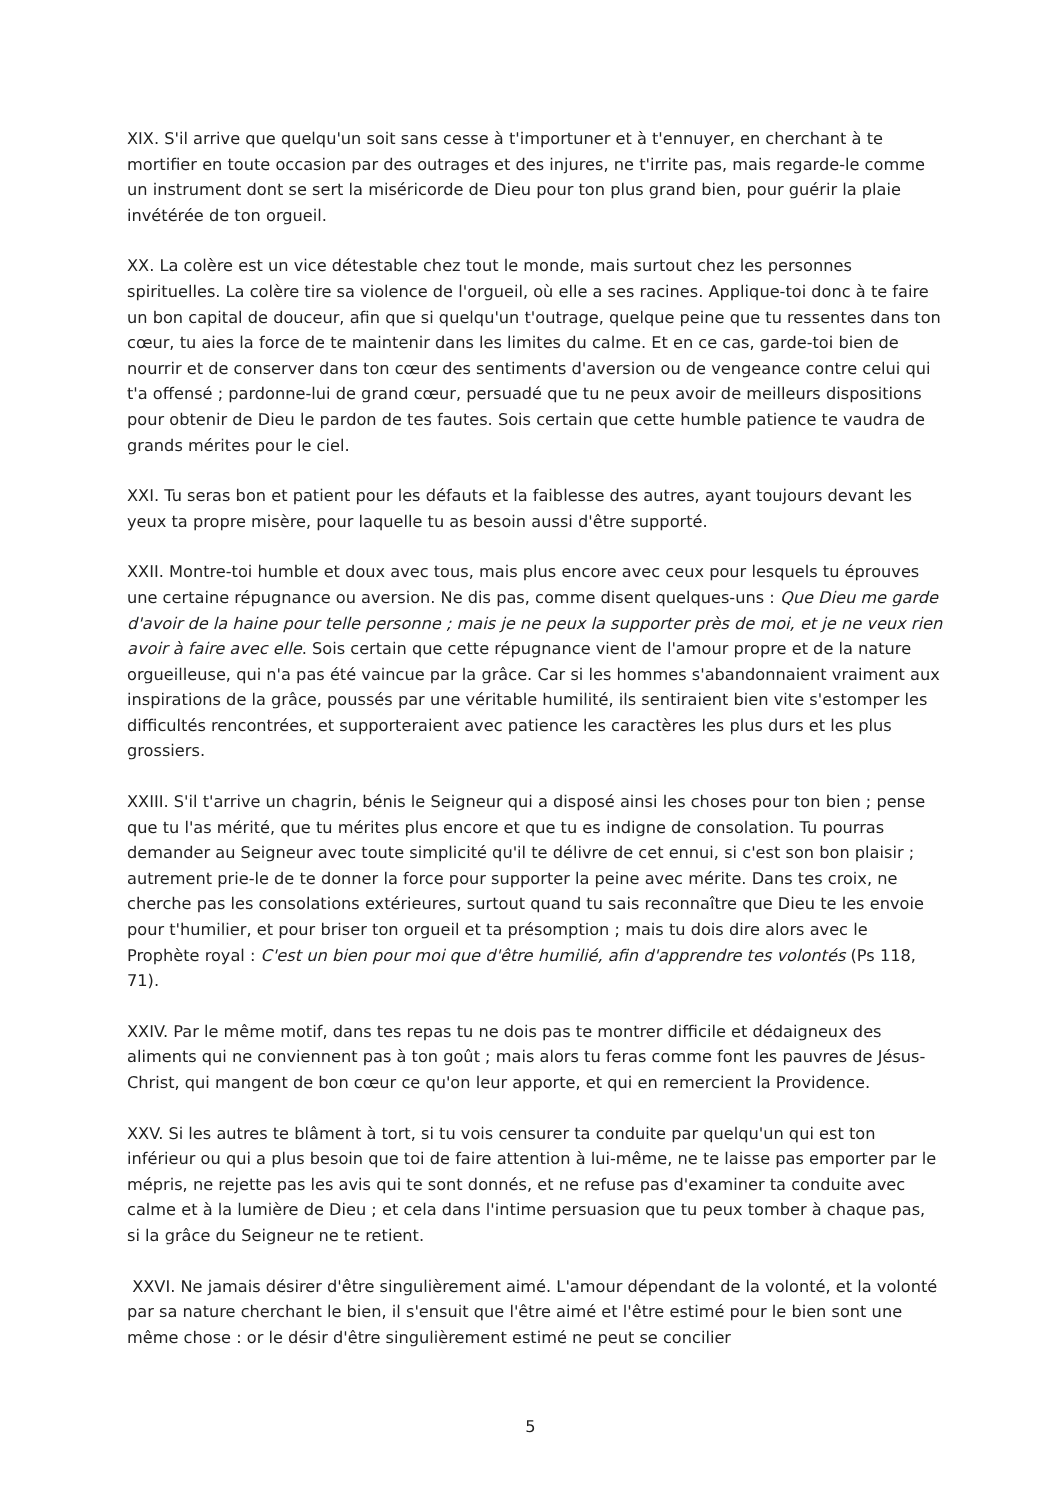XIX. S'il arrive que quelqu'un soit sans cesse à t'importuner et à t'ennuyer, en cherchant à te mortifier en toute occasion par des outrages et des injures, ne t'irrite pas, mais regarde-le comme un instrument dont se sert la miséricorde de Dieu pour ton plus grand bien, pour guérir la plaie invétérée de ton orgueil.
XX. La colère est un vice détestable chez tout le monde, mais surtout chez les personnes spirituelles. La colère tire sa violence de l'orgueil, où elle a ses racines. Applique-toi donc à te faire un bon capital de douceur, afin que si quelqu'un t'outrage, quelque peine que tu ressentes dans ton cœur, tu aies la force de te maintenir dans les limites du calme. Et en ce cas, garde-toi bien de nourrir et de conserver dans ton cœur des sentiments d'aversion ou de vengeance contre celui qui t'a offensé ; pardonne-lui de grand cœur, persuadé que tu ne peux avoir de meilleurs dispositions pour obtenir de Dieu le pardon de tes fautes. Sois certain que cette humble patience te vaudra de grands mérites pour le ciel.
XXI. Tu seras bon et patient pour les défauts et la faiblesse des autres, ayant toujours devant les yeux ta propre misère, pour laquelle tu as besoin aussi d'être supporté.
XXII. Montre-toi humble et doux avec tous, mais plus encore avec ceux pour lesquels tu éprouves une certaine répugnance ou aversion. Ne dis pas, comme disent quelques-uns : Que Dieu me garde d'avoir de la haine pour telle personne ; mais je ne peux la supporter près de moi, et je ne veux rien avoir à faire avec elle. Sois certain que cette répugnance vient de l'amour propre et de la nature orgueilleuse, qui n'a pas été vaincue par la grâce. Car si les hommes s'abandonnaient vraiment aux inspirations de la grâce, poussés par une véritable humilité, ils sentiraient bien vite s'estomper les difficultés rencontrées, et supporteraient avec patience les caractères les plus durs et les plus grossiers.
XXIII. S'il t'arrive un chagrin, bénis le Seigneur qui a disposé ainsi les choses pour ton bien ; pense que tu l'as mérité, que tu mérites plus encore et que tu es indigne de consolation. Tu pourras demander au Seigneur avec toute simplicité qu'il te délivre de cet ennui, si c'est son bon plaisir ; autrement prie-le de te donner la force pour supporter la peine avec mérite. Dans tes croix, ne cherche pas les consolations extérieures, surtout quand tu sais reconnaître que Dieu te les envoie pour t'humilier, et pour briser ton orgueil et ta présomption ; mais tu dois dire alors avec le Prophète royal : C'est un bien pour moi que d'être humilié, afin d'apprendre tes volontés (Ps 118, 71).
XXIV. Par le même motif, dans tes repas tu ne dois pas te montrer difficile et dédaigneux des aliments qui ne conviennent pas à ton goût ; mais alors tu feras comme font les pauvres de Jésus-Christ, qui mangent de bon cœur ce qu'on leur apporte, et qui en remercient la Providence.
XXV. Si les autres te blâment à tort, si tu vois censurer ta conduite par quelqu'un qui est ton inférieur ou qui a plus besoin que toi de faire attention à lui-même, ne te laisse pas emporter par le mépris, ne rejette pas les avis qui te sont donnés, et ne refuse pas d'examiner ta conduite avec calme et à la lumière de Dieu ; et cela dans l'intime persuasion que tu peux tomber à chaque pas, si la grâce du Seigneur ne te retient.
XXVI. Ne jamais désirer d'être singulièrement aimé. L'amour dépendant de la volonté, et la volonté par sa nature cherchant le bien, il s'ensuit que l'être aimé et l'être estimé pour le bien sont une même chose : or le désir d'être singulièrement estimé ne peut se concilier
5